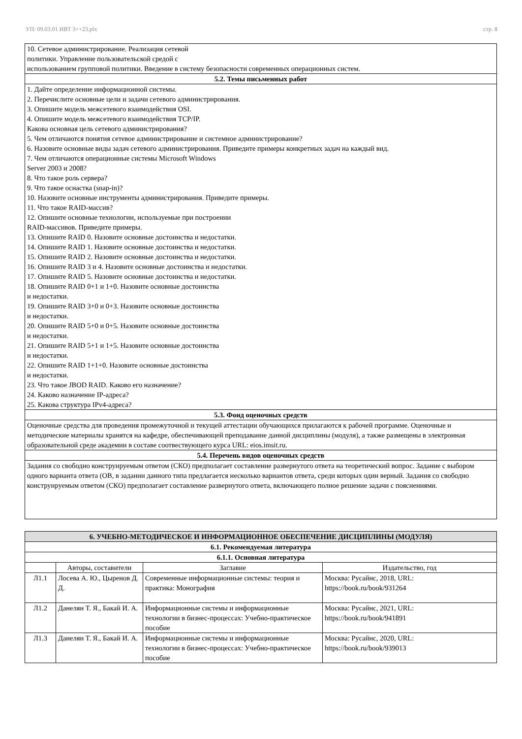УП: 09.03.01 ИВТ 3++23.plx стр. 8
| 10. Сетевое администрирование. Реализация сетевой политики. Управление пользовательской средой с использованием групповой политики. Введение в систему безопасности современных операционных систем. |
| 5.2. Темы письменных работ |
| 1. Дайте определение информационной системы. 2. Перечислите основные цели и задачи сетевого администрирования. 3. Опишите модель межсетевого взаимодействия OSI. 4. Опишите модель межсетевого взаимодействия TCP/IP. Какова основная цель сетевого администрирования? 5. Чем отличаются понятия сетевое администрирование и системное администрирование? 6. Назовите основные виды задач сетевого администрирования. Приведите примеры конкретных задач на каждый вид. 7. Чем отличаются операционные системы Microsoft Windows Server 2003 и 2008? 8. Что такое роль сервера? 9. Что такое оснастка (snap-in)? 10. Назовите основные инструменты администрирования. Приведите примеры. 11. Что такое RAID-массив? 12. Опишите основные технологии, используемые при построении RAID-массивов. Приведите примеры. 13. Опишите RAID 0. Назовите основные достоинства и недостатки. 14. Опишите RAID 1. Назовите основные достоинства и недостатки. 15. Опишите RAID 2. Назовите основные достоинства и недостатки. 16. Опишите RAID 3 и 4. Назовите основные достоинства и недостатки. 17. Опишите RAID 5. Назовите основные достоинства и недостатки. 18. Опишите RAID 0+1 и 1+0. Назовите основные достоинства и недостатки. 19. Опишите RAID 3+0 и 0+3. Назовите основные достоинства и недостатки. 20. Опишите RAID 5+0 и 0+5. Назовите основные достоинства и недостатки. 21. Опишите RAID 5+1 и 1+5. Назовите основные достоинства и недостатки. 22. Опишите RAID 1+1+0. Назовите основные достоинства и недостатки. 23. Что такое JBOD RAID. Каково его назначение? 24. Каково назначение IP-адреса? 25. Какова структура IPv4-адреса? |
| 5.3. Фонд оценочных средств |
| Оценочные средства для проведения промежуточной и текущей аттестации обучающихся прилагаются к рабочей программе. Оценочные и методические материалы хранятся на кафедре, обеспечивающей преподавание данной дисциплины (модуля), а также размещены в электронная образовательной среде академии в составе соотвествующего курса URL: eios.imsit.ru. |
| 5.4. Перечень видов оценочных средств |
| Задания со свободно конструируемым ответом (СКО) предполагает составление развернутого ответа на теоретический вопрос. Задание с выбором одного варианта ответа (ОВ, в задании данного типа предлагается несколько вариантов ответа, среди которых один верный. Задания со свободно конструируемым ответом (СКО) предполагает составление развернутого ответа, включающего полное решение задачи с пояснениями. |
| 6. УЧЕБНО-МЕТОДИЧЕСКОЕ И ИНФОРМАЦИОННОЕ ОБЕСПЕЧЕНИЕ ДИСЦИПЛИНЫ (МОДУЛЯ) | | | |
| 6.1. Рекомендуемая литература | | | |
| 6.1.1. Основная литература | | | |
| | Авторы, составители | Заглавие | Издательство, год |
| Л1.1 | Лосева А. Ю., Цыренов Д. Д. | Современные информационные системы: теория и практика: Монография | Москва: Русайнс, 2018, URL: https://book.ru/book/931264 |
| Л1.2 | Данелян Т. Я., Бакай И. А. | Информационные системы и информационные технологии в бизнес-процессах: Учебно-практическое пособие | Москва: Русайнс, 2021, URL: https://book.ru/book/941891 |
| Л1.3 | Данелян Т. Я., Бакай И. А. | Информационные системы и информационные технологии в бизнес-процессах: Учебно-практическое пособие | Москва: Русайнс, 2020, URL: https://book.ru/book/939013 |